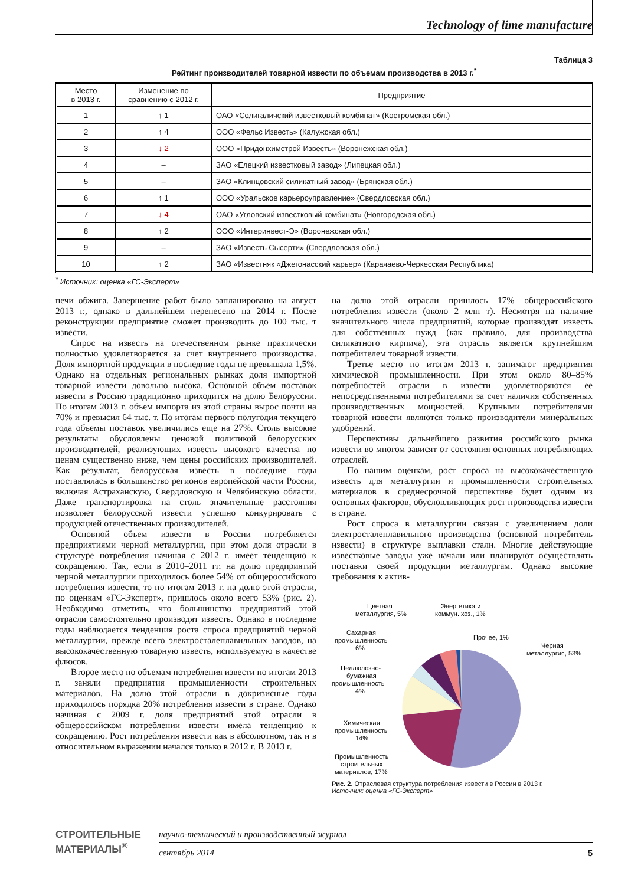Technology of lime manufacture
Таблица 3
Рейтинг производителей товарной извести по объемам производства в 2013 г.<sup>*</sup>
| Место в 2013 г. | Изменение по сравнению с 2012 г. | Предприятие |
| --- | --- | --- |
| 1 | ↑ 1 | ОАО «Солигаличский известковый комбинат» (Костромская обл.) |
| 2 | ↑ 4 | ООО «Фельс Известь» (Калужская обл.) |
| 3 | ↓ 2 | ООО «Придонхимстрой Известь» (Воронежская обл.) |
| 4 | – | ЗАО «Елецкий известковый завод» (Липецкая обл.) |
| 5 | – | ЗАО «Клинцовский силикатный завод» (Брянская обл.) |
| 6 | ↑ 1 | ООО «Уральское карьероуправление» (Свердловская обл.) |
| 7 | ↓ 4 | ОАО «Угловский известковый комбинат» (Новгородская обл.) |
| 8 | ↑ 2 | ООО «Интеринвест-Э» (Воронежская обл.) |
| 9 | – | ЗАО «Известь Сысерти» (Свердловская обл.) |
| 10 | ↑ 2 | ЗАО «Известняк «Джегонасский карьер» (Карачаево-Черкесская Республика) |
<sup>*</sup> Источник: оценка «ГС-Эксперт»
печи обжига. Завершение работ было запланировано на август 2013 г., однако в дальнейшем перенесено на 2014 г. После реконструкции предприятие сможет производить до 100 тыс. т извести.
Спрос на известь на отечественном рынке практически полностью удовлетворяется за счет внутреннего производства. Доля импортной продукции в последние годы не превышала 1,5%. Однако на отдельных региональных рынках доля импортной товарной извести довольно высока. Основной объем поставок извести в Россию традиционно приходится на долю Белоруссии. По итогам 2013 г. объем импорта из этой страны вырос почти на 70% и превысил 64 тыс. т. По итогам первого полугодия текущего года объемы поставок увеличились еще на 27%. Столь высокие результаты обусловлены ценовой политикой белорусских производителей, реализующих известь высокого качества по ценам существенно ниже, чем цены российских производителей. Как результат, белорусская известь в последние годы поставлялась в большинство регионов европейской части России, включая Астраханскую, Свердловскую и Челябинскую области. Даже транспортировка на столь значительные расстояния позволяет белорусской извести успешно конкурировать с продукцией отечественных производителей.
Основной объем извести в России потребляется предприятиями черной металлургии, при этом доля отрасли в структуре потребления начиная с 2012 г. имеет тенденцию к сокращению. Так, если в 2010–2011 гг. на долю предприятий черной металлургии приходилось более 54% от общероссийского потребления извести, то по итогам 2013 г. на долю этой отрасли, по оценкам «ГС-Эксперт», пришлось около всего 53% (рис. 2). Необходимо отметить, что большинство предприятий этой отрасли самостоятельно производят известь. Однако в последние годы наблюдается тенденция роста спроса предприятий черной металлургии, прежде всего электросталеплавильных заводов, на высококачественную товарную известь, используемую в качестве флюсов.
Второе место по объемам потребления извести по итогам 2013 г. заняли предприятия промышленности строительных материалов. На долю этой отрасли в докризисные годы приходилось порядка 20% потребления извести в стране. Однако начиная с 2009 г. доля предприятий этой отрасли в общероссийском потреблении извести имела тенденцию к сокращению. Рост потребления извести как в абсолютном, так и в относительном выражении начался только в 2012 г. В 2013 г.
на долю этой отрасли пришлось 17% общероссийского потребления извести (около 2 млн т). Несмотря на наличие значительного числа предприятий, которые производят известь для собственных нужд (как правило, для производства силикатного кирпича), эта отрасль является крупнейшим потребителем товарной извести.
Третье место по итогам 2013 г. занимают предприятия химической промышленности. При этом около 80–85% потребностей отрасли в извести удовлетворяются ее непосредственными потребителями за счет наличия собственных производственных мощностей. Крупными потребителями товарной извести являются только производители минеральных удобрений.
Перспективы дальнейшего развития российского рынка извести во многом зависят от состояния основных потребляющих отраслей.
По нашим оценкам, рост спроса на высококачественную известь для металлургии и промышленности строительных материалов в среднесрочной перспективе будет одним из основных факторов, обусловливающих рост производства извести в стране.
Рост спроса в металлургии связан с увеличением доли электросталеплавильного производства (основной потребитель извести) в структуре выплавки стали. Многие действующие известковые заводы уже начали или планируют осуществлять поставки своей продукции металлургам. Однако высокие требования к актив-
Цветная
металлургия, 5%
Энергетика и
коммун. хоз., 1%
Сахарная
промышленность
6%
Прочее, 1%
Черная
металлургия, 53%
Целлюлозно-
бумажная
промышленность
4%
Химическая
промышленность
14%
Промышленность
строительных
материалов, 17%
Рис. 2. Отраслевая структура потребления извести в России в 2013 г.
Источник: оценка «ГС-Эксперт»
СТРОИТЕЛЬНЫЕ
МАТЕРИАЛЫ<sup>®</sup>
научно-технический и производственный журнал
сентябрь 2014 5